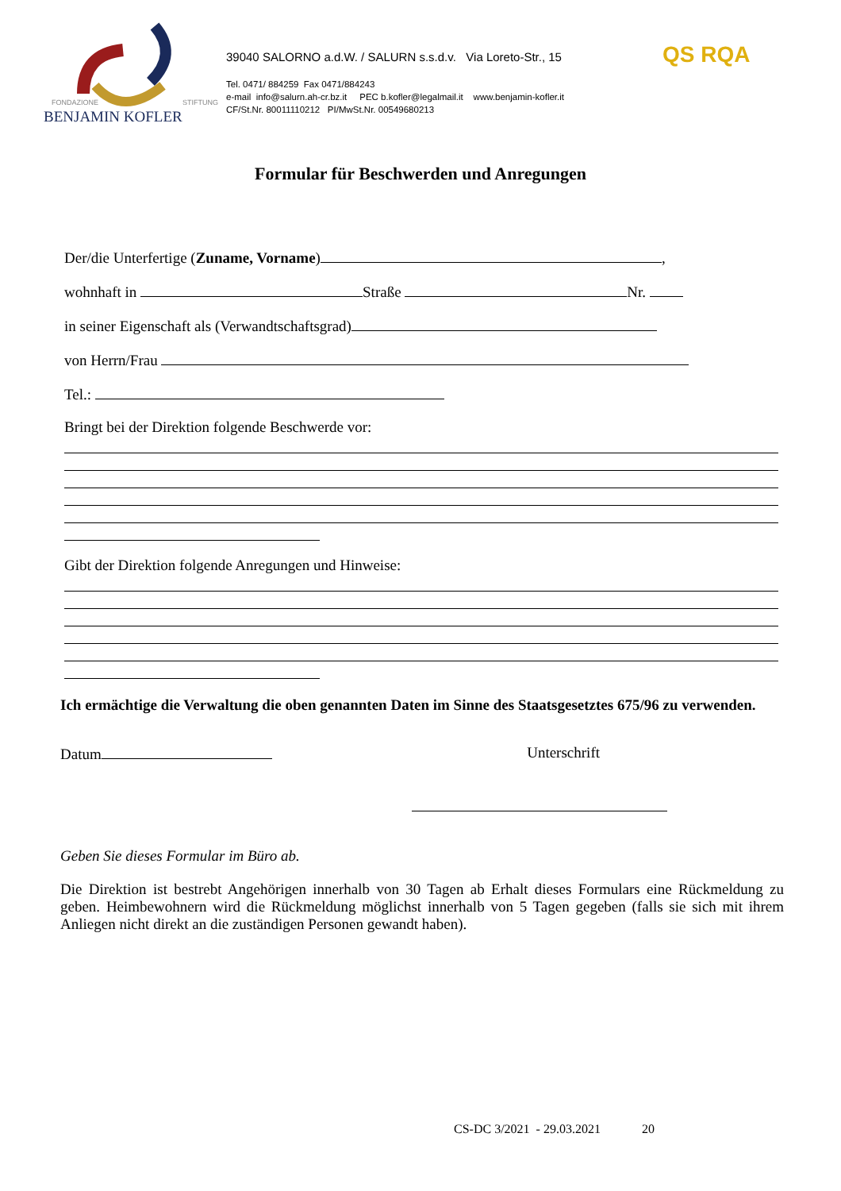FONDAZIONE STIFTUNG
BENJAMIN KOFLER
39040 SALORNO a.d.W. / SALURN s.s.d.v. Via Loreto-Str., 15
Tel. 0471/ 884259 Fax 0471/884243
e-mail info@salurn.ah-cr.bz.it PEC b.kofler@legalmail.it www.benjamin-kofler.it
CF/St.Nr. 80011110212 PI/MwSt.Nr. 00549680213
QS RQA
Formular für Beschwerden und Anregungen
Der/die Unterfertige (Zuname, Vorname) ,
wohnhaft in Straße Nr.
in seiner Eigenschaft als (Verwandtschaftsgrad)
von Herrn/Frau
Tel.:
Bringt bei der Direktion folgende Beschwerde vor:
Gibt der Direktion folgende Anregungen und Hinweise:
Ich ermächtige die Verwaltung die oben genannten Daten im Sinne des Staatsgesetztes 675/96 zu verwenden.
Datum Unterschrift
Geben Sie dieses Formular im Büro ab.
Die Direktion ist bestrebt Angehörigen innerhalb von 30 Tagen ab Erhalt dieses Formulars eine Rückmeldung zu geben. Heimbewohnern wird die Rückmeldung möglichst innerhalb von 5 Tagen gegeben (falls sie sich mit ihrem Anliegen nicht direkt an die zuständigen Personen gewandt haben).
CS-DC 3/2021 - 29.03.2021 20